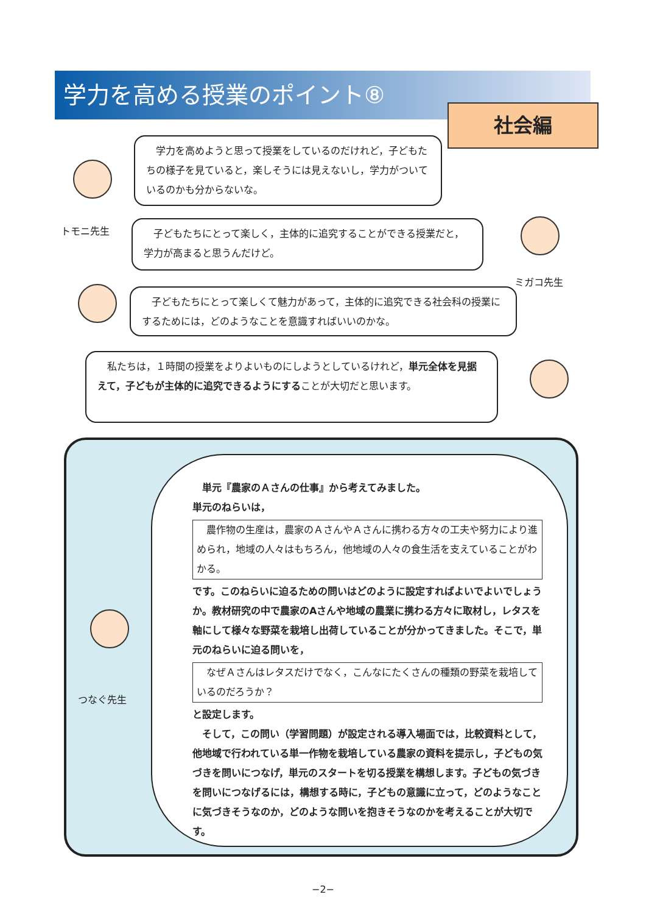学力を高める授業のポイント⑧
社会編
トモニ先生
　学力を高めようと思って授業をしているのだけれど，子どもたちの様子を見ていると，楽しそうには見えないし，学力がついているのかも分からないな。
　子どもたちにとって楽しく，主体的に追究することができる授業だと，学力が高まると思うんだけど。
ミガコ先生
　子どもたちにとって楽しくて魅力があって，主体的に追究できる社会科の授業にするためには，どのようなことを意識すればいいのかな。
　私たちは，１時間の授業をよりよいものにしようとしているけれど，単元全体を見据えて，子どもが主体的に追究できるようにすることが大切だと思います。
つなぐ先生
　単元『農家のＡさんの仕事』から考えてみました。
単元のねらいは，
　農作物の生産は，農家のＡさんやＡさんに携わる方々の工夫や努力により進められ，地域の人々はもちろん，他地域の人々の食生活を支えていることがわかる。
です。このねらいに迫るための問いはどのように設定すればよいでよいでしょうか。教材研究の中で農家のAさんや地域の農業に携わる方々に取材し，レタスを軸にして様々な野菜を栽培し出荷していることが分かってきました。そこで，単元のねらいに迫る問いを，
　なぜＡさんはレタスだけでなく，こんなにたくさんの種類の野菜を栽培しているのだろうか？
と設定します。
　そして，この問い（学習問題）が設定される導入場面では，比較資料として，他地域で行われている単一作物を栽培している農家の資料を提示し，子どもの気づきを問いにつなげ，単元のスタートを切る授業を構想します。子どもの気づきを問いにつなげるには，構想する時に，子どもの意識に立って，どのようなことに気づきそうなのか，どのような問いを抱きそうなのかを考えることが大切です。
−2−